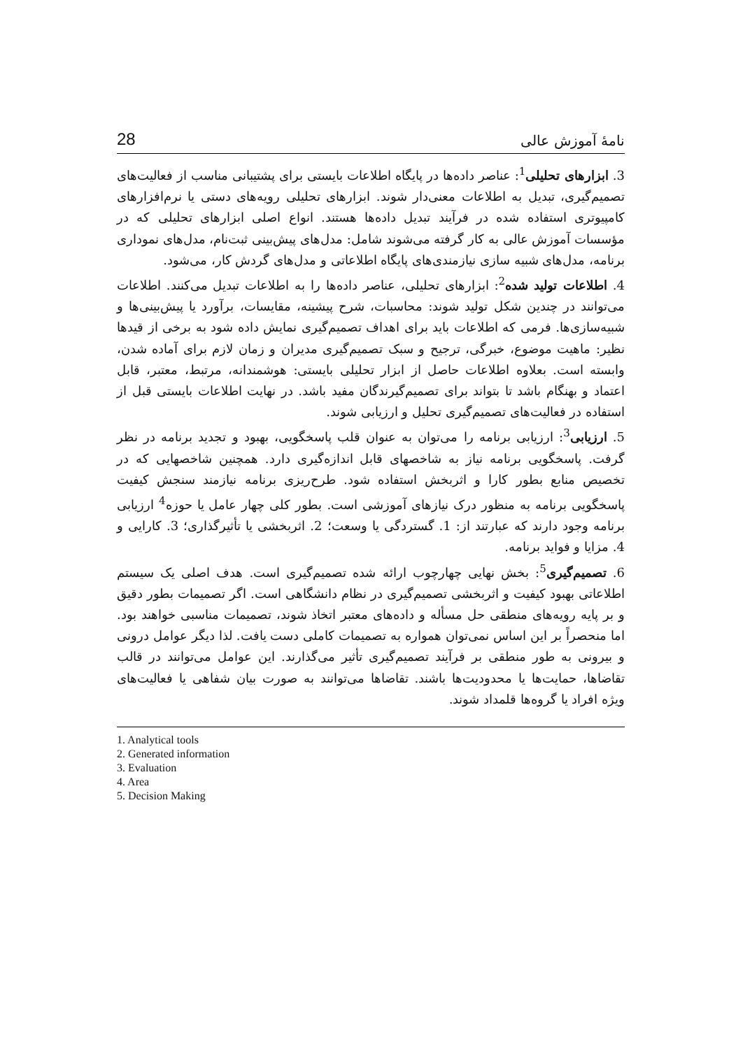نامهٔ آموزش عالی 28
3. ابزارهای تحلیلی<sup>1</sup>: عناصر داده‌ها در پایگاه اطلاعات بایستی برای پشتیبانی مناسب از فعالیت‌های تصمیم‌گیری، تبدیل به اطلاعات معنی‌دار شوند. ابزارهای تحلیلی رویه‌های دستی یا نرم‌افزارهای کامپیوتری استفاده شده در فرآیند تبدیل داده‌ها هستند. انواع اصلی ابزارهای تحلیلی که در مؤسسات آموزش عالی به کار گرفته می‌شوند شامل: مدل‌های پیش‌بینی ثبت‌نام، مدل‌های نموداری برنامه، مدل‌های شبیه سازی نیازمندی‌های پایگاه اطلاعاتی و مدل‌های گردش کار، می‌شود.
4. اطلاعات تولید شده<sup>2</sup>: ابزارهای تحلیلی، عناصر داده‌ها را به اطلاعات تبدیل می‌کنند. اطلاعات می‌توانند در چندین شکل تولید شوند: محاسبات، شرح پیشینه، مقایسات، برآورد یا پیش‌بینی‌ها و شبیه‌سازی‌ها. فرمی که اطلاعات باید برای اهداف تصمیم‌گیری نمایش داده شود به برخی از قیدها نظیر: ماهیت موضوع، خبرگی، ترجیح و سبک تصمیم‌گیری مدیران و زمان لازم برای آماده شدن، وابسته است. بعلاوه اطلاعات حاصل از ابزار تحلیلی بایستی: هوشمندانه، مرتبط، معتبر، قابل اعتماد و بهنگام باشد تا بتواند برای تصمیم‌گیرندگان مفید باشد. در نهایت اطلاعات بایستی قبل از استفاده در فعالیت‌های تصمیم‌گیری تحلیل و ارزیابی شوند.
5. ارزیابی<sup>3</sup>: ارزیابی برنامه را می‌توان به عنوان قلب پاسخگویی، بهبود و تجدید برنامه در نظر گرفت. پاسخگویی برنامه نیاز به شاخصهای قابل اندازه‌گیری دارد. همچنین شاخصهایی که در تخصیص منابع بطور کارا و اثربخش استفاده شود. طرح‌ریزی برنامه نیازمند سنجش کیفیت پاسخگویی برنامه به منظور درک نیازهای آموزشی است. بطور کلی چهار عامل یا حوزه<sup>4</sup> ارزیابی برنامه وجود دارند که عبارتند از: 1. گستردگی یا وسعت؛ 2. اثربخشی یا تأثیرگذاری؛ 3. کارایی و 4. مزایا و فواید برنامه.
6. تصمیم‌گیری<sup>5</sup>: بخش نهایی چهارچوب ارائه شده تصمیم‌گیری است. هدف اصلی یک سیستم اطلاعاتی بهبود کیفیت و اثربخشی تصمیم‌گیری در نظام دانشگاهی است. اگر تصمیمات بطور دقیق و بر پایه رویه‌های منطقی حل مسأله و داده‌های معتبر اتخاذ شوند، تصمیمات مناسبی خواهند بود. اما منحصراً بر این اساس نمی‌توان همواره به تصمیمات کاملی دست یافت. لذا دیگر عوامل درونی و بیرونی به طور منطقی بر فرآیند تصمیم‌گیری تأثیر می‌گذارند. این عوامل می‌توانند در قالب تقاضاها، حمایت‌ها یا محدودیت‌ها باشند. تقاضاها می‌توانند به صورت بیان شفاهی یا فعالیت‌های ویژه افراد یا گروه‌ها قلمداد شوند.
1. Analytical tools
2. Generated information
3. Evaluation
4. Area
5. Decision Making